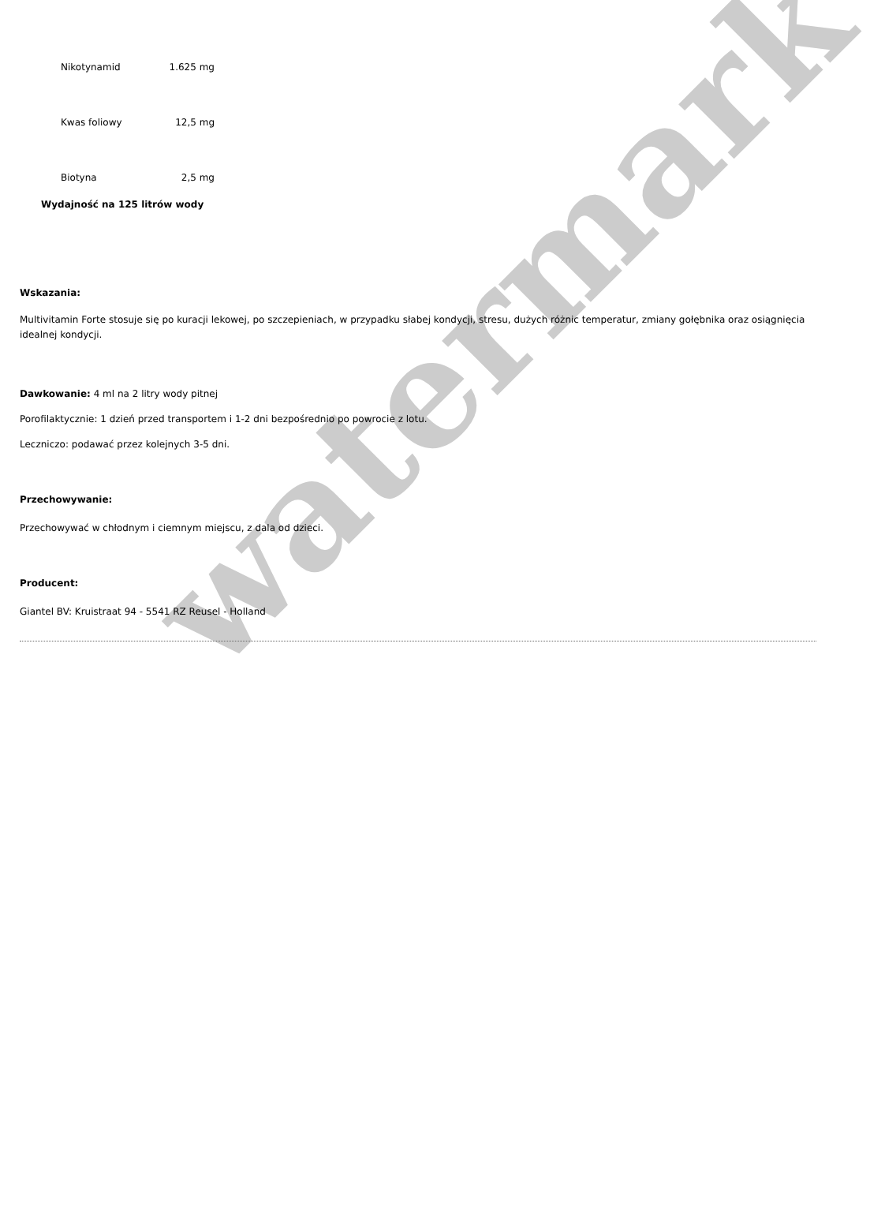| Nikotynamid | 1.625 mg |
| Kwas foliowy | 12,5 mg |
| Biotyna | 2,5 mg |
Wydajność na 125 litrów wody
Wskazania:
Multivitamin Forte stosuje się po kuracji lekowej, po szczepieniach, w przypadku słabej kondycji, stresu, dużych różnic temperatur, zmiany gołębnika oraz osiągnięcia idealnej kondycji.
Dawkowanie: 4 ml na 2 litry wody pitnej
Porofilaktycznie: 1 dzień przed transportem i 1-2 dni bezpośrednio po powrocie z lotu.
Leczniczo: podawać przez kolejnych 3-5 dni.
Przechowywanie:
Przechowywać w chłodnym i ciemnym miejscu, z dala od dzieci.
Producent:
Giantel BV: Kruistraat 94 - 5541 RZ Reusel - Holland
watermark